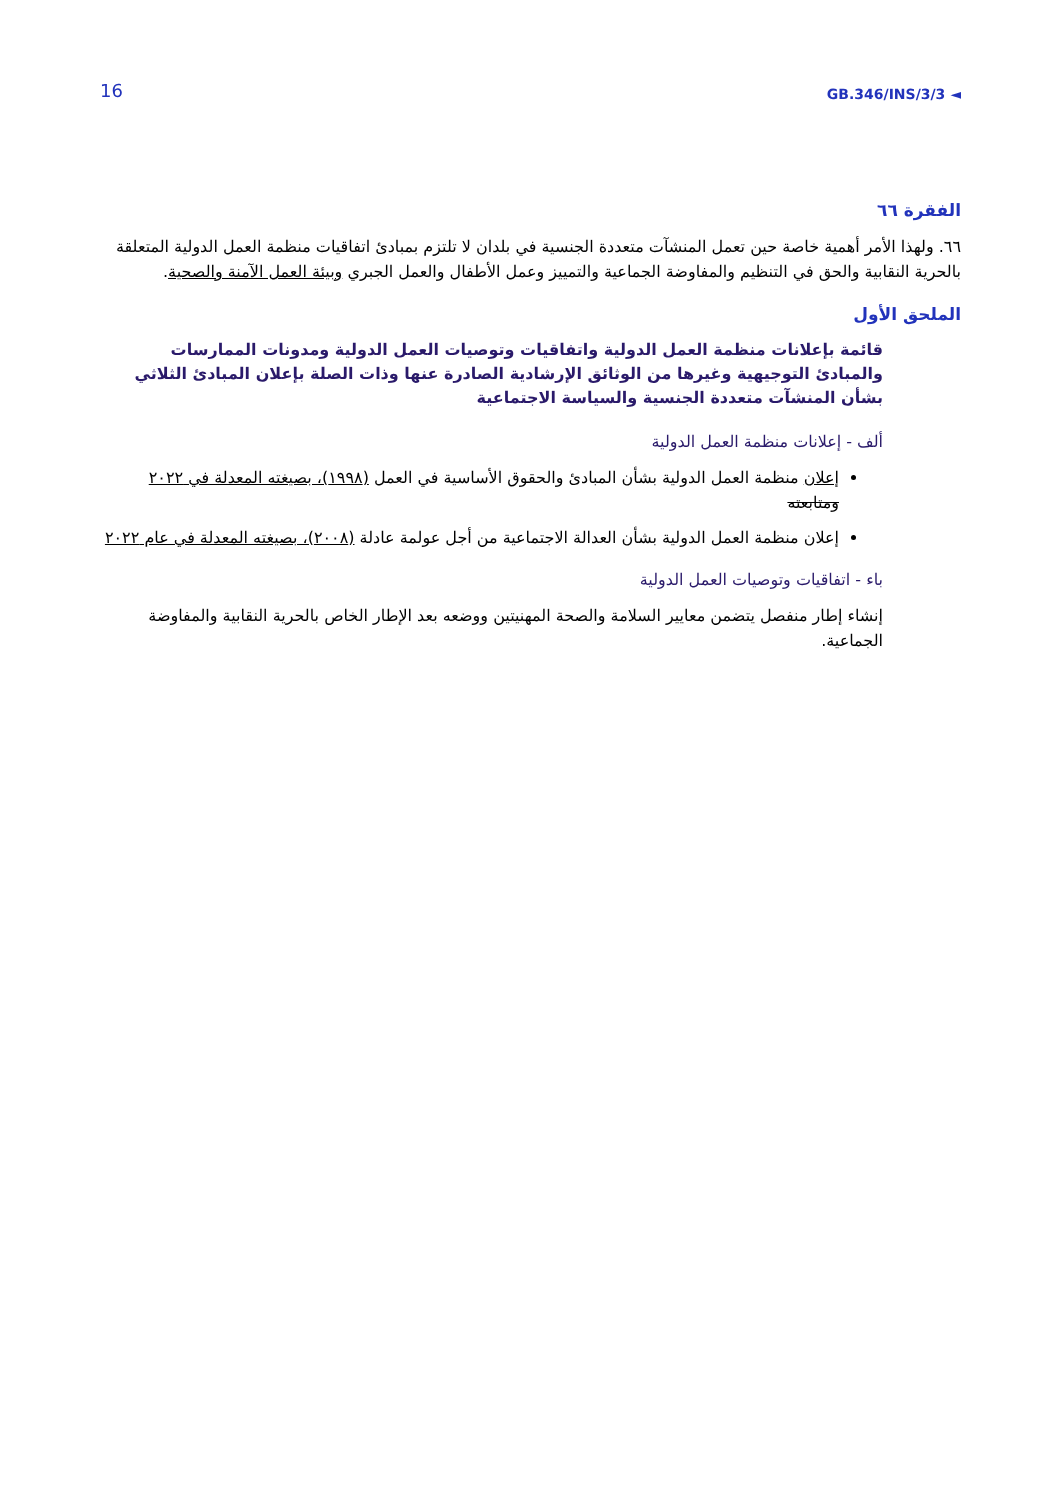16 GB.346/INS/3/3 ◄
الفقرة ٦٦
٦٦. ولهذا الأمر أهمية خاصة حين تعمل المنشآت متعددة الجنسية في بلدان لا تلتزم بمبادئ اتفاقيات منظمة العمل الدولية المتعلقة بالحرية النقابية والحق في التنظيم والمفاوضة الجماعية والتمييز وعمل الأطفال والعمل الجبري وبيئة العمل الآمنة والصحية.
الملحق الأول
قائمة بإعلانات منظمة العمل الدولية واتفاقيات وتوصيات العمل الدولية ومدونات الممارسات والمبادئ التوجيهية وغيرها من الوثائق الإرشادية الصادرة عنها وذات الصلة بإعلان المبادئ الثلاثي بشأن المنشآت متعددة الجنسية والسياسة الاجتماعية
ألف - إعلانات منظمة العمل الدولية
إعلان منظمة العمل الدولية بشأن المبادئ والحقوق الأساسية في العمل (١٩٩٨)، بصيغته المعدلة في ٢٠٢٢ ومتابعته
إعلان منظمة العمل الدولية بشأن العدالة الاجتماعية من أجل عولمة عادلة (٢٠٠٨)، بصيغته المعدلة في عام ٢٠٢٢
باء - اتفاقيات وتوصيات العمل الدولية
إنشاء إطار منفصل يتضمن معايير السلامة والصحة المهنيتين ووضعه بعد الإطار الخاص بالحرية النقابية والمفاوضة الجماعية.